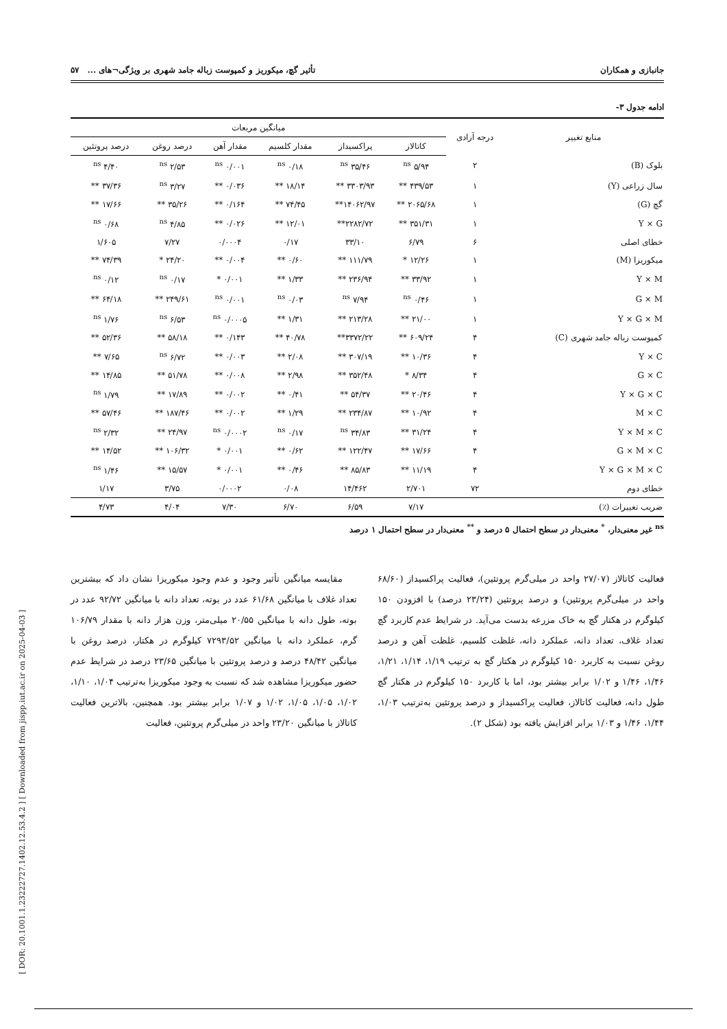[ DOR: 20.1001.1.23222727.1402.12.53.4.2 ] [ Downloaded from jispp.iut.ac.ir on 2025-04-03 ]
جانبازی و همکاران تأثیر گچ، میکوریز و کمپوست زباله جامد شهری بر ویژگی¬های ... ۵۷
ادامه جدول ۳-
| منابع تغییر | درجه آزادی | میانگین مربعات | | | | | |
| --- | --- | --- | --- | --- | --- | --- | --- |
| | | کاتالاز | پراکسیداز | مقدار کلسیم | مقدار آهن | درصد روغن | درصد پروتئین |
| بلوک (B) | ۲ | ۵/۹۴ <sup>ns</sup> | ۳۵/۴۶ <sup>ns</sup> | ۰/۱۸ <sup>ns</sup> | ۰/۰۰۱ <sup>ns</sup> | ۲/۵۳ <sup>ns</sup> | ۴/۴۰ <sup>ns</sup> |
| سال زراعی (Y) | ۱ | ۴۳۹/۵۳ ** | ۳۳۰۳/۹۳ ** | ۱۸/۱۴ ** | ۰/۰۳۶ ** | ۳/۲۷ <sup>ns</sup> | ۳۷/۳۶ ** |
| گچ (G) | ۱ | ۲۰۶۵/۶۸ ** | ۱۴۰۶۲/۹۷** | ۷۴/۴۵ ** | ۰/۱۶۴ ** | ۳۵/۲۶ ** | ۱۷/۶۶ ** |
| Y × G | ۱ | ۳۵۱/۳۱ ** | ۲۲۸۲/۷۲** | ۱۲/۰۱ ** | ۰/۰۲۶ ** | ۴/۸۵ <sup>ns</sup> | ۰/۶۸ <sup>ns</sup> |
| خطای اصلی | ۶ | ۶/۷۹ | ۳۳/۱۰ | ۰/۱۷ | ۰/۰۰۰۴ | ۷/۲۷ | ۱/۶۰۵ |
| میکوریزا (M) | ۱ | ۱۲/۲۶ * | ۱۱۱/۷۹ ** | ۰/۶۰ ** | ۰/۰۰۴ ** | ۲۴/۲۰ * | ۷۴/۳۹ ** |
| Y × M | ۱ | ۳۳/۹۲ ** | ۲۳۶/۹۴ ** | ۱/۳۳ ** | ۰/۰۰۱ * | ۰/۱۷ <sup>ns</sup> | ۰/۱۲ <sup>ns</sup> |
| G × M | ۱ | ۰/۴۶ <sup>ns</sup> | ۷/۹۴ <sup>ns</sup> | ۰/۰۳ <sup>ns</sup> | ۰/۰۰۱ <sup>ns</sup> | ۲۴۹/۶۱ ** | ۶۴/۱۸ ** |
| Y × G × M | ۱ | ۲۱/۰۰ ** | ۲۱۳/۲۸ ** | ۱/۳۱ ** | ۰/۰۰۰۵ <sup>ns</sup> | ۶/۵۳ <sup>ns</sup> | ۱/۷۶ <sup>ns</sup> |
| کمپوست زباله جامد شهری (C) | ۴ | ۶۰۹/۲۴ ** | ۳۳۷۲/۲۲** | ۴۰/۷۸ ** | ۰/۱۴۳ ** | ۵۸/۱۸ ** | ۵۲/۳۶ ** |
| Y × C | ۴ | ۱۰/۳۶ ** | ۳۰۷/۱۹ ** | ۲/۰۸ ** | ۰/۰۰۳ ** | ۶/۷۲ <sup>ns</sup> | ۷/۶۵ ** |
| G × C | ۴ | ۸/۳۴ * | ۳۵۲/۴۸ ** | ۲/۹۸ ** | ۰/۰۰۸ ** | ۵۱/۷۸ ** | ۱۴/۸۵ ** |
| Y × G × C | ۴ | ۲۰/۴۶ ** | ۵۴/۳۷ ** | ۰/۴۱ ** | ۰/۰۰۲ ** | ۱۷/۸۹ ** | ۱/۷۹ <sup>ns</sup> |
| M × C | ۴ | ۱۰/۹۲ ** | ۲۳۴/۸۷ ** | ۱/۲۹ ** | ۰/۰۰۲ ** | ۱۸۷/۴۶ ** | ۵۷/۴۶ ** |
| Y × M × C | ۴ | ۳۱/۲۴ ** | ۳۴/۸۳ <sup>ns</sup> | ۰/۱۷ <sup>ns</sup> | ۰/۰۰۰۲ <sup>ns</sup> | ۲۴/۹۷ ** | ۲/۳۲ <sup>ns</sup> |
| G × M × C | ۴ | ۱۷/۶۶ ** | ۱۲۲/۴۷ ** | ۰/۶۲ ** | ۰/۰۰۱ * | ۱۰۶/۳۲ ** | ۱۴/۵۲ ** |
| Y × G × M × C | ۴ | ۱۱/۱۹ ** | ۸۵/۸۳ ** | ۰/۴۶ ** | ۰/۰۰۱ * | ۱۵/۵۷ ** | ۱/۴۶ <sup>ns</sup> |
| خطای دوم | ۷۲ | ۲/۷۰۱ | ۱۴/۴۶۲ | ۰/۰۸ | ۰/۰۰۰۲ | ۳/۷۵ | ۱/۱۷ |
| ضریب تغییرات (٪) | | ۷/۱۷ | ۶/۵۹ | ۶/۷۰ | ۷/۳۰ | ۴/۰۴ | ۴/۷۳ |
<sup>ns</sup> غیر معنی‌دار، <sup>*</sup> معنی‌دار در سطح احتمال ۵ درصد و <sup>**</sup> معنی‌دار در سطح احتمال ۱ درصد
فعالیت کاتالاز (۲۷/۰۷ واحد در میلی‌گرم پروتئین)، فعالیت پراکسیداز (۶۸/۶۰ واحد در میلی‌گرم پروتئین) و درصد پروتئین (۲۳/۲۴ درصد) با افزودن ۱۵۰ کیلوگرم در هکتار گچ به خاک مزرعه بدست می‌آید. در شرایط عدم کاربرد گچ تعداد غلاف، تعداد دانه، عملکرد دانه، غلظت کلسیم، غلظت آهن و درصد روغن نسبت به کاربرد ۱۵۰ کیلوگرم در هکتار گچ به ترتیب ۱/۱۹، ۱/۱۴، ۱/۲۱، ۱/۴۶، ۱/۴۶ و ۱/۰۲ برابر بیشتر بود، اما با کاربرد ۱۵۰ کیلوگرم در هکتار گچ طول دانه، فعالیت کاتالاز، فعالیت پراکسیداز و درصد پروتئین به‌ترتیب ۱/۰۳، ۱/۴۴، ۱/۴۶ و ۱/۰۳ برابر افزایش یافته بود (شکل ۲).
مقایسه میانگین تأثیر وجود و عدم وجود میکوریزا نشان داد که بیشترین تعداد غلاف با میانگین ۶۱/۶۸ عدد در بوته، تعداد دانه با میانگین ۹۲/۷۲ عدد در بوته، طول دانه با میانگین ۲۰/۵۵ میلی‌متر، وزن هزار دانه با مقدار ۱۰۶/۷۹ گرم، عملکرد دانه با میانگین ۷۲۹۳/۵۲ کیلوگرم در هکتار، درصد روغن با میانگین ۴۸/۴۲ درصد و درصد پروتئین با میانگین ۲۳/۶۵ درصد در شرایط عدم حضور میکوریزا مشاهده شد که نسبت به وجود میکوریزا به‌ترتیب ۱/۰۴، ۱/۱۰، ۱/۰۲، ۱/۰۵، ۱/۰۵، ۱/۰۲ و ۱/۰۷ برابر بیشتر بود. همچنین، بالاترین فعالیت کاتالاز با میانگین ۲۳/۲۰ واحد در میلی‌گرم پروتئین، فعالیت